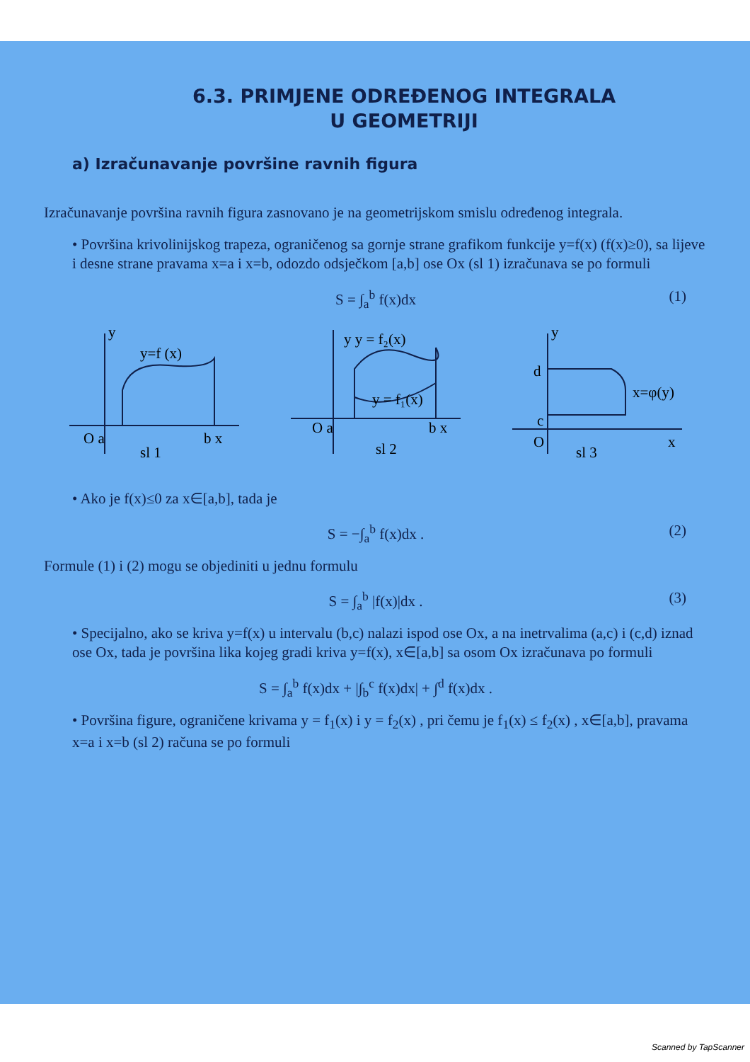6.3. PRIMJENE ODREĐENOG INTEGRALA
U GEOMETRIJI
a) Izračunavanje površine ravnih figura
Izračunavanje površina ravnih figura zasnovano je na geometrijskom smislu određenog integrala.
• Površina krivolinijskog trapeza, ograničenog sa gornje strane grafikom funkcije y=f(x) (f(x)≥0), sa lijeve i desne strane pravama x=a i x=b, odozdo odsječkom [a,b] ose Ox (sl 1) izračunava se po formuli
S = ∫<sub>a</sub><sup>b</sup> f(x)dx (1)
y
y=f (x)
O a
b x
sl 1
y y = f₂(x)
y = f₁(x)
O a
b x
sl 2
y
d
x=φ(y)
c
O
x
sl 3
• Ako je f(x)≤0 za x∈[a,b], tada je
S = −∫<sub>a</sub><sup>b</sup> f(x)dx . (2)
Formule (1) i (2) mogu se objediniti u jednu formulu
S = ∫<sub>a</sub><sup>b</sup> |f(x)|dx . (3)
• Specijalno, ako se kriva y=f(x) u intervalu (b,c) nalazi ispod ose Ox, a na inetrvalima (a,c) i (c,d) iznad ose Ox, tada je površina lika kojeg gradi kriva y=f(x), x∈[a,b] sa osom Ox izračunava po formuli
S = ∫<sub>a</sub><sup>b</sup> f(x)dx + |∫<sub>b</sub><sup>c</sup> f(x)dx| + ∫<sup>d</sup> f(x)dx .
• Površina figure, ograničene krivama y = f<sub>1</sub>(x) i y = f<sub>2</sub>(x) , pri čemu je f<sub>1</sub>(x) ≤ f<sub>2</sub>(x) , x∈[a,b], pravama x=a i x=b (sl 2) računa se po formuli
Scanned by TapScanner